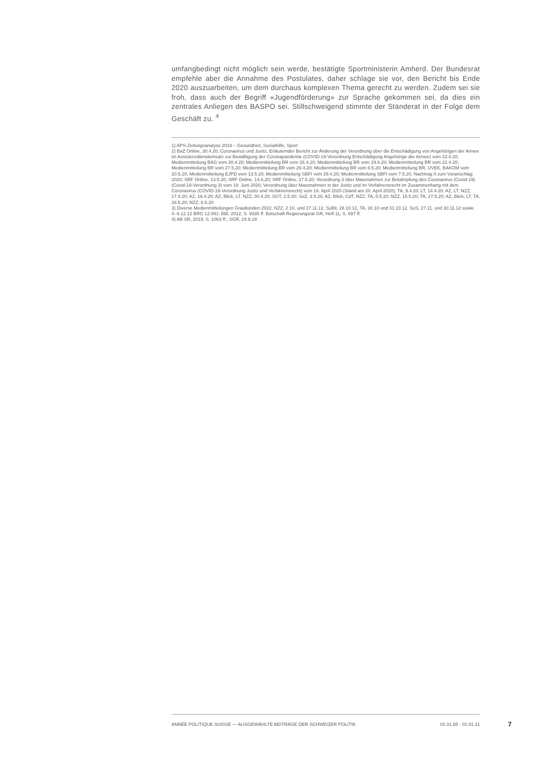umfangbedingt nicht möglich sein werde, bestätigte Sportministerin Amherd. Der Bundesrat empfehle aber die Annahme des Postulates, daher schlage sie vor, den Bericht bis Ende 2020 auszuarbeiten, um dem durchaus komplexen Thema gerecht zu werden. Zudem sei sie froh, dass auch der Begriff «Jugendförderung» zur Sprache gekommen sei, da dies ein zentrales Anliegen des BASPO sei. Stillschweigend stimmte der Ständerat in der Folge dem Geschäft zu. <sup>4</sup>
1) APS-Zeitungsanalyse 2019 – Gesundheit, Sozialhilfe, Sport
2) BaZ Online, 30.4.20; Coronavirus und Justiz; Erläuternder Bericht zur Änderung der Verordnung über die Entschädigung von Angehörigen der Armee im Assistenzdiensteinsatz zur Bewältigung der Coronapandemie (COVID-19-Verordnung Entschädigung Angehörige der Armee) vom 22.4.20; Medienmitteilung BAG vom 30.4.20; Medienmitteilung BR vom 16.4.20; Medienmitteilung BR vom 19.6.20; Medienmitteilung BR vom 22.4.20; Medienmitteilung BR vom 27.5.20; Medienmitteilung BR vom 29.4.20; Medienmitteilung BR vom 8.5.20; Medienmitteilung BR, UVEK, BAKOM vom 20.5.20; Medienmitteilung EJPD vom 13.5.20; Medienmitteilung SBFI vom 29.4.20; Medienmitteilung SBFI vom 7.5.20; Nachtrag II zum Voranschlag 2020; SRF Online, 13.5.20; SRF Online, 14.6.20; SRF Online, 27.5.20; Verordnung 3 über Massnahmen zur Bekämpfung des Coronavirus (Covid-19) (Covid-19-Verordnung 3) vom 19. Juni 2020; Verordnung über Massnahmen in der Justiz und im Verfahrensrecht im Zusammenhang mit dem Coronavirus (COVID-19-Verordnung Justiz und Verfahrensrecht) vom 16. April 2020 (Stand am 20. April 2020); TA, 9.4.20; LT, 14.4.20; AZ, LT, NZZ, 17.4.20; AZ, 18.4.20; AZ, Blick, LT, NZZ, 30.4.20; SGT, 2.5.20; SoZ, 3.5.20; AZ, Blick, CdT, NZZ, TA, 5.5.20; NZZ, 15.5.20; TA, 27.5.20; AZ, Blick, LT, TA, 28.5.20; NZZ, 8.6.20
3) Diverse Medienmitteilungen Graubünden 2022, NZZ, 2.10. und 27.11.12, SoBli, 28.10.12, TA, 30.10 und 31.10.12, SoS, 27.11. und 30.11.12 sowie 4.-6.12.12 BRG 12.091: BBl, 2012, S. 9335 ff. Botschaft Regierungsrat GR, Heft 11, S. 697 ff.
4) AB SR, 2019, S. 1063 ff.; SGR, 24.9.19
ANNÉE POLITIQUE SUISSE — AUSGEWÄHLTE BEITRÄGE DER SCHWEIZER POLITIK 01.01.65 - 01.01.21
7